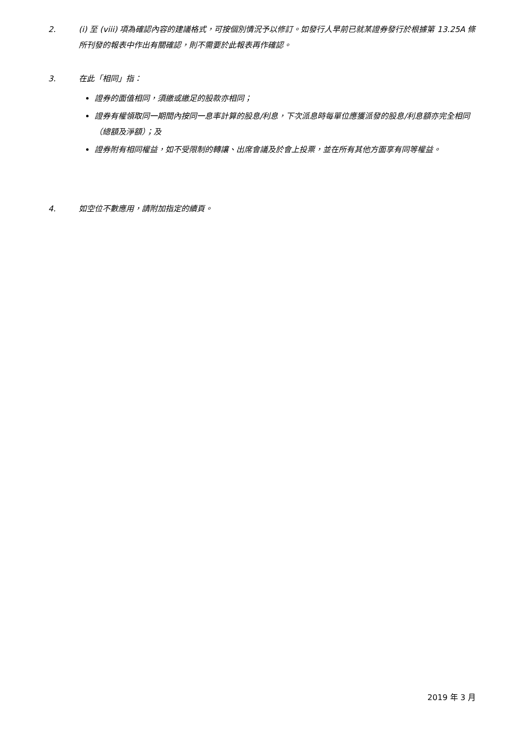2. (i) 至 (viii) 項為確認內容的建議格式，可按個別情況予以修訂。如發行人早前已就某證券發行於根據第 13.25A 條所刊發的報表中作出有關確認，則不需要於此報表再作確認。
3. 在此「相同」指：
證券的面值相同，須繳或繳足的股款亦相同；
證券有權領取同一期間內按同一息率計算的股息/利息，下次派息時每單位應獲派發的股息/利息額亦完全相同（總額及淨額）；及
證券附有相同權益，如不受限制的轉讓、出席會議及於會上投票，並在所有其他方面享有同等權益。
4. 如空位不數應用，請附加指定的續頁。
2019 年 3 月